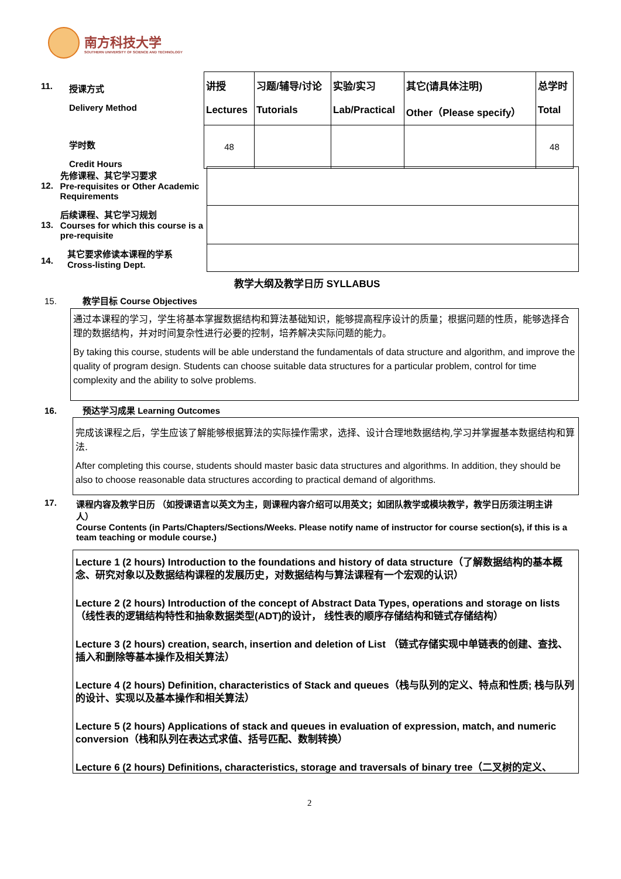南方科技大学
SOUTHERN UNIVERSITY OF SCIENCE AND TECHNOLOGY
11.
授课方式
Delivery Method
学时数
Credit Hours
| 讲授 Lectures | 习题/辅导/讨论 Tutorials | 实验/实习 Lab/Practical | 其它(请具体注明) Other（Please specify） | 总学时 Total |
| 48 | | | | 48 |
12. 先修课程、其它学习要求
Pre-requisites or Other Academic Requirements
13. 后续课程、其它学习规划
Courses for which this course is a pre-requisite
14. 其它要求修读本课程的学系
Cross-listing Dept.
教学大纲及教学日历 SYLLABUS
15. 教学目标 Course Objectives
通过本课程的学习，学生将基本掌握数据结构和算法基础知识，能够提高程序设计的质量；根据问题的性质，能够选择合理的数据结构，并对时间复杂性进行必要的控制，培养解决实际问题的能力。
By taking this course, students will be able understand the fundamentals of data structure and algorithm, and improve the quality of program design. Students can choose suitable data structures for a particular problem, control for time complexity and the ability to solve problems.
16. 预达学习成果 Learning Outcomes
完成该课程之后，学生应该了解能够根据算法的实际操作需求，选择、设计合理地数据结构,学习并掌握基本数据结构和算法.
After completing this course, students should master basic data structures and algorithms. In addition, they should be also to choose reasonable data structures according to practical demand of algorithms.
17. 课程内容及教学日历 （如授课语言以英文为主，则课程内容介绍可以用英文；如团队教学或模块教学，教学日历须注明主讲人）
Course Contents (in Parts/Chapters/Sections/Weeks. Please notify name of instructor for course section(s), if this is a team teaching or module course.)
Lecture 1 (2 hours) Introduction to the foundations and history of data structure（了解数据结构的基本概念、研究对象以及数据结构课程的发展历史，对数据结构与算法课程有一个宏观的认识）
Lecture 2 (2 hours) Introduction of the concept of Abstract Data Types, operations and storage on lists（线性表的逻辑结构特性和抽象数据类型(ADT)的设计， 线性表的顺序存储结构和链式存储结构）
Lecture 3 (2 hours) creation, search, insertion and deletion of List （链式存储实现中单链表的创建、查找、插入和删除等基本操作及相关算法）
Lecture 4 (2 hours) Definition, characteristics of Stack and queues（栈与队列的定义、特点和性质; 栈与队列的设计、实现以及基本操作和相关算法）
Lecture 5 (2 hours) Applications of stack and queues in evaluation of expression, match, and numeric conversion（栈和队列在表达式求值、括号匹配、数制转换）
Lecture 6 (2 hours) Definitions, characteristics, storage and traversals of binary tree（二叉树的定义、
2